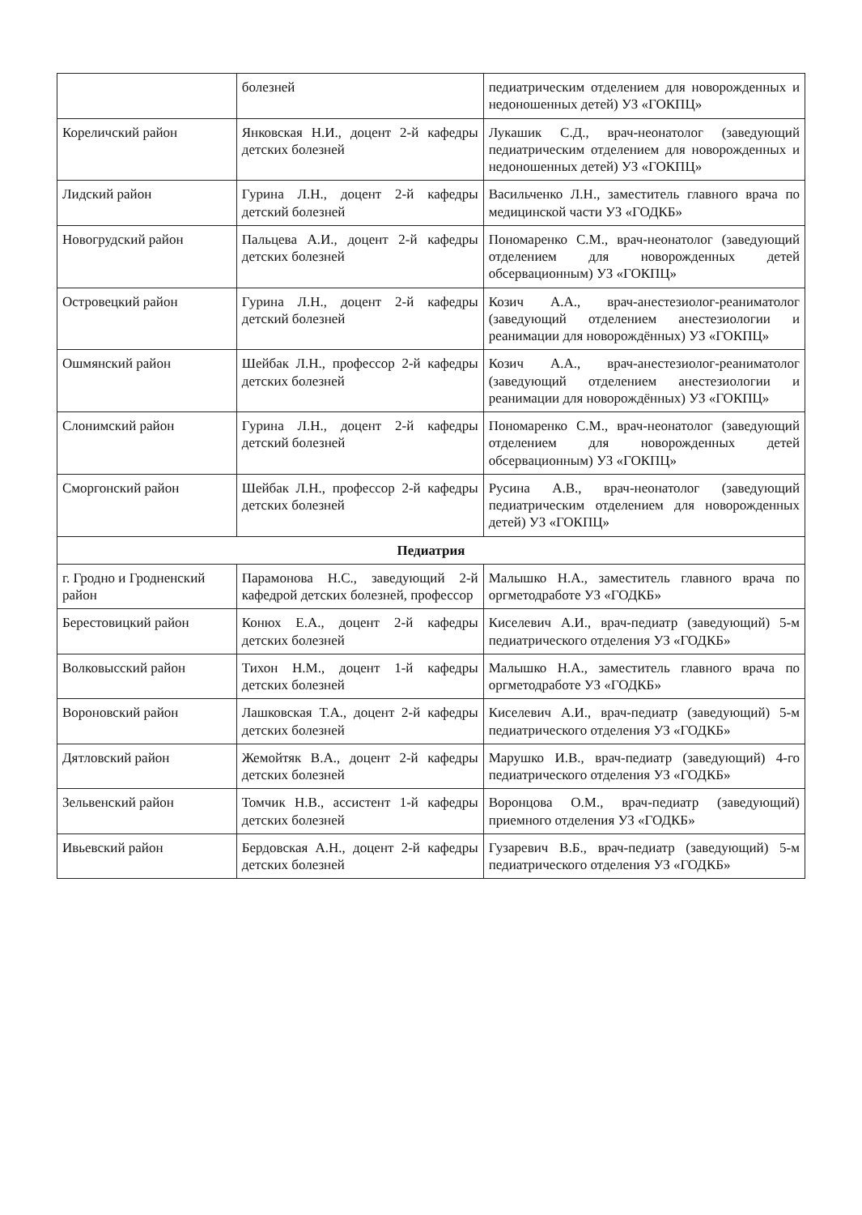| | болезней | педиатрическим отделением для новорожденных и недоношенных детей) УЗ «ГОКПЦ» |
| Кореличский район | Янковская Н.И., доцент 2-й кафедры детских болезней | Лукашик С.Д., врач-неонатолог (заведующий педиатрическим отделением для новорожденных и недоношенных детей) УЗ «ГОКПЦ» |
| Лидский район | Гурина Л.Н., доцент 2-й кафедры детский болезней | Васильченко Л.Н., заместитель главного врача по медицинской части УЗ «ГОДКБ» |
| Новогрудский район | Пальцева А.И., доцент 2-й кафедры детских болезней | Пономаренко С.М., врач-неонатолог (заведующий отделением для новорожденных детей обсервационным) УЗ «ГОКПЦ» |
| Островецкий район | Гурина Л.Н., доцент 2-й кафедры детский болезней | Козич А.А., врач-анестезиолог-реаниматолог (заведующий отделением анестезиологии и реанимации для новорождённых) УЗ «ГОКПЦ» |
| Ошмянский район | Шейбак Л.Н., профессор 2-й кафедры детских болезней | Козич А.А., врач-анестезиолог-реаниматолог (заведующий отделением анестезиологии и реанимации для новорождённых) УЗ «ГОКПЦ» |
| Слонимский район | Гурина Л.Н., доцент 2-й кафедры детский болезней | Пономаренко С.М., врач-неонатолог (заведующий отделением для новорожденных детей обсервационным) УЗ «ГОКПЦ» |
| Сморгонский район | Шейбак Л.Н., профессор 2-й кафедры детских болезней | Русина А.В., врач-неонатолог (заведующий педиатрическим отделением для новорожденных детей) УЗ «ГОКПЦ» |
| Педиатрия | | |
| г. Гродно и Гродненский район | Парамонова Н.С., заведующий 2-й кафедрой детских болезней, профессор | Малышко Н.А., заместитель главного врача по оргметодработе УЗ «ГОДКБ» |
| Берестовицкий район | Конюх Е.А., доцент 2-й кафедры детских болезней | Киселевич А.И., врач-педиатр (заведующий) 5-м педиатрического отделения УЗ «ГОДКБ» |
| Волковысский район | Тихон Н.М., доцент 1-й кафедры детских болезней | Малышко Н.А., заместитель главного врача по оргметодработе УЗ «ГОДКБ» |
| Вороновский район | Лашковская Т.А., доцент 2-й кафедры детских болезней | Киселевич А.И., врач-педиатр (заведующий) 5-м педиатрического отделения УЗ «ГОДКБ» |
| Дятловский район | Жемойтяк В.А., доцент 2-й кафедры детских болезней | Марушко И.В., врач-педиатр (заведующий) 4-го педиатрического отделения УЗ «ГОДКБ» |
| Зельвенский район | Томчик Н.В., ассистент 1-й кафедры детских болезней | Воронцова О.М., врач-педиатр (заведующий) приемного отделения УЗ «ГОДКБ» |
| Ивьевский район | Бердовская А.Н., доцент 2-й кафедры детских болезней | Гузаревич В.Б., врач-педиатр (заведующий) 5-м педиатрического отделения УЗ «ГОДКБ» |